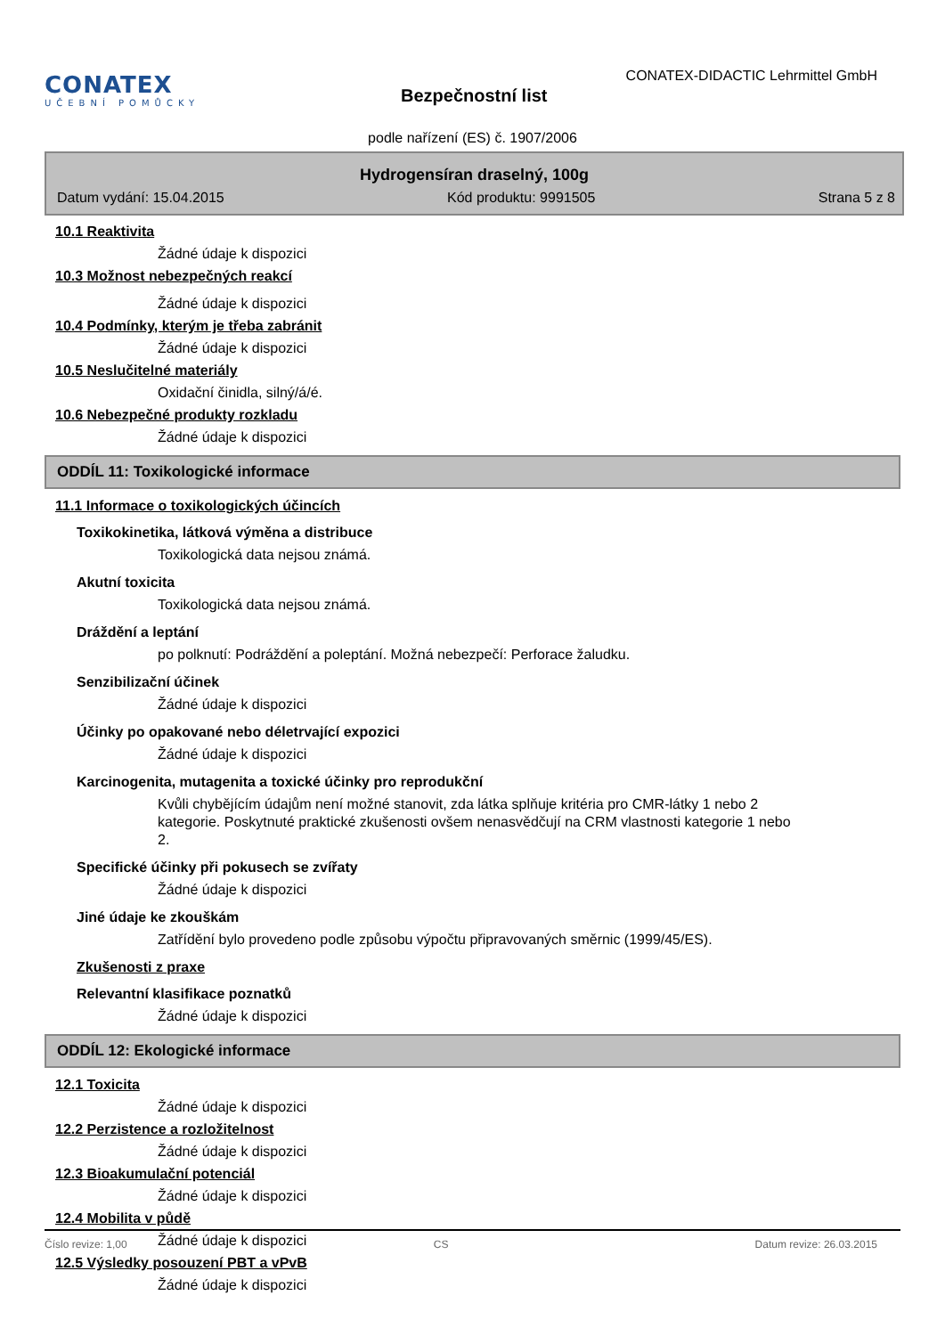CONATEX
UČEBNÍ POMŮCKY
Bezpečnostní list
CONATEX-DIDACTIC Lehrmittel GmbH
podle nařízení (ES) č. 1907/2006
Hydrogensíran draselný, 100g
Datum vydání: 15.04.2015 Kód produktu: 9991505 Strana 5 z 8
10.1 Reaktivita
Žádné údaje k dispozici
10.3 Možnost nebezpečných reakcí
Žádné údaje k dispozici
10.4 Podmínky, kterým je třeba zabránit
Žádné údaje k dispozici
10.5 Neslučitelné materiály
Oxidační činidla, silný/á/é.
10.6 Nebezpečné produkty rozkladu
Žádné údaje k dispozici
ODDÍL 11: Toxikologické informace
11.1 Informace o toxikologických účincích
Toxikokinetika, látková výměna a distribuce
Toxikologická data nejsou známá.
Akutní toxicita
Toxikologická data nejsou známá.
Dráždění a leptání
po polknutí: Podráždění a poleptání. Možná nebezpečí: Perforace žaludku.
Senzibilizační účinek
Žádné údaje k dispozici
Účinky po opakované nebo déletrvající expozici
Žádné údaje k dispozici
Karcinogenita, mutagenita a toxické účinky pro reprodukční
Kvůli chybějícím údajům není možné stanovit, zda látka splňuje kritéria pro CMR-látky 1 nebo 2 kategorie. Poskytnuté praktické zkušenosti ovšem nenasvědčují na CRM vlastnosti kategorie 1 nebo 2.
Specifické účinky při pokusech se zvířaty
Žádné údaje k dispozici
Jiné údaje ke zkouškám
Zatřídění bylo provedeno podle způsobu výpočtu připravovaných směrnic (1999/45/ES).
Zkušenosti z praxe
Relevantní klasifikace poznatků
Žádné údaje k dispozici
ODDÍL 12: Ekologické informace
12.1 Toxicita
Žádné údaje k dispozici
12.2 Perzistence a rozložitelnost
Žádné údaje k dispozici
12.3 Bioakumulační potenciál
Žádné údaje k dispozici
12.4 Mobilita v půdě
Žádné údaje k dispozici
12.5 Výsledky posouzení PBT a vPvB
Žádné údaje k dispozici
Číslo revize: 1,00 CS Datum revize: 26.03.2015